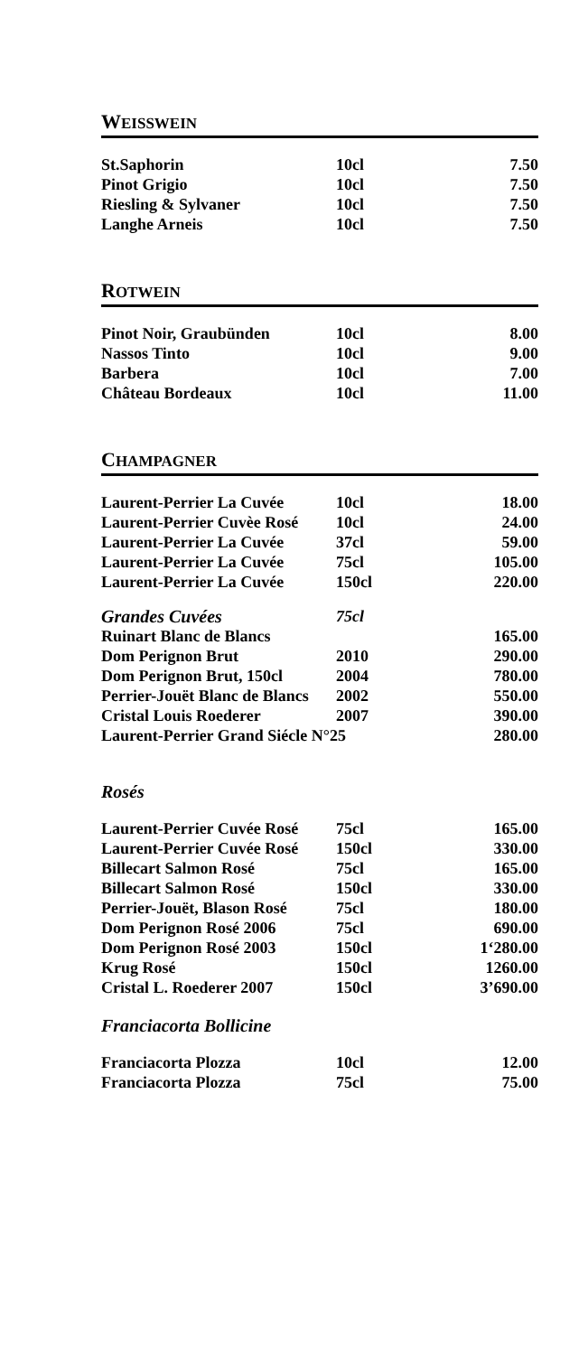WEISSWEIN
| St.Saphorin | 10cl | 7.50 |
| Pinot Grigio | 10cl | 7.50 |
| Riesling & Sylvaner | 10cl | 7.50 |
| Langhe Arneis | 10cl | 7.50 |
ROTWEIN
| Pinot Noir, Graubünden | 10cl | 8.00 |
| Nassos Tinto | 10cl | 9.00 |
| Barbera | 10cl | 7.00 |
| Château Bordeaux | 10cl | 11.00 |
CHAMPAGNER
| Laurent-Perrier La Cuvée | 10cl | 18.00 |
| Laurent-Perrier Cuvèe Rosé | 10cl | 24.00 |
| Laurent-Perrier La Cuvée | 37cl | 59.00 |
| Laurent-Perrier La Cuvée | 75cl | 105.00 |
| Laurent-Perrier La Cuvée | 150cl | 220.00 |
| Grandes Cuvées | 75cl | |
| Ruinart Blanc de Blancs | | 165.00 |
| Dom Perignon Brut | 2010 | 290.00 |
| Dom Perignon Brut, 150cl | 2004 | 780.00 |
| Perrier-Jouët Blanc de Blancs | 2002 | 550.00 |
| Cristal Louis Roederer | 2007 | 390.00 |
| Laurent-Perrier Grand Siécle N°25 | | 280.00 |
Rosés
| Laurent-Perrier Cuvée Rosé | 75cl | 165.00 |
| Laurent-Perrier Cuvée Rosé | 150cl | 330.00 |
| Billecart Salmon Rosé | 75cl | 165.00 |
| Billecart Salmon Rosé | 150cl | 330.00 |
| Perrier-Jouët, Blason Rosé | 75cl | 180.00 |
| Dom Perignon Rosé 2006 | 75cl | 690.00 |
| Dom Perignon Rosé 2003 | 150cl | 1‘280.00 |
| Krug Rosé | 150cl | 1260.00 |
| Cristal L. Roederer 2007 | 150cl | 3’690.00 |
Franciacorta Bollicine
| Franciacorta Plozza | 10cl | 12.00 |
| Franciacorta Plozza | 75cl | 75.00 |